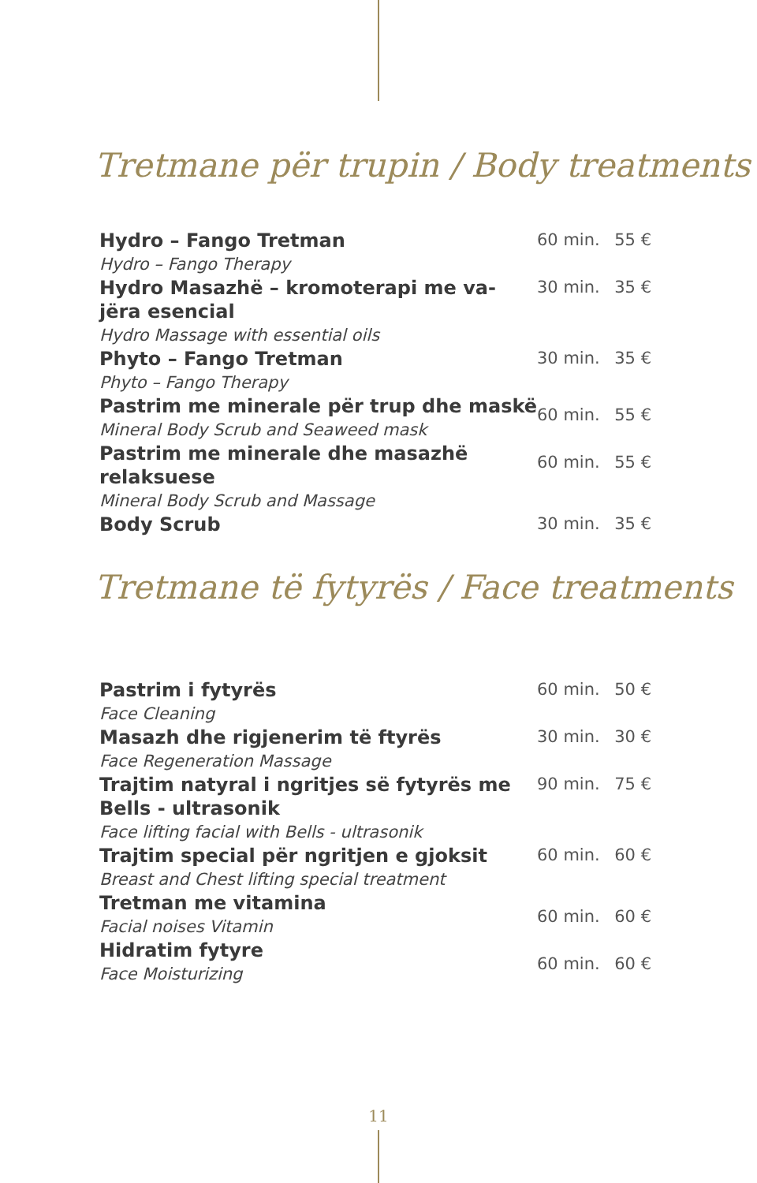Tretmane për trupin / Body treatments
| Hydro – Fango Tretman Hydro – Fango Therapy | 60 min. | 55 € |
| Hydro Masazhë – kromoterapi me va-jëra esencial Hydro Massage with essential oils | 30 min. | 35 € |
| Phyto – Fango Tretman Phyto – Fango Therapy | 30 min. | 35 € |
| Pastrim me minerale për trup dhe maskë Mineral Body Scrub and Seaweed mask | 60 min. | 55 € |
| Pastrim me minerale dhe masazhë relaksuese Mineral Body Scrub and Massage | 60 min. | 55 € |
| Body Scrub | 30 min. | 35 € |
Tretmane të fytyrës / Face treatments
| Pastrim i fytyrës Face Cleaning | 60 min. | 50 € |
| Masazh dhe rigjenerim të ftyrës Face Regeneration Massage | 30 min. | 30 € |
| Trajtim natyral i ngritjes së fytyrës me Bells - ultrasonik Face lifting facial with Bells - ultrasonik | 90 min. | 75 € |
| Trajtim special për ngritjen e gjoksit Breast and Chest lifting special treatment | 60 min. | 60 € |
| Tretman me vitamina Facial noises Vitamin | 60 min. | 60 € |
| Hidratim fytyre Face Moisturizing | 60 min. | 60 € |
11